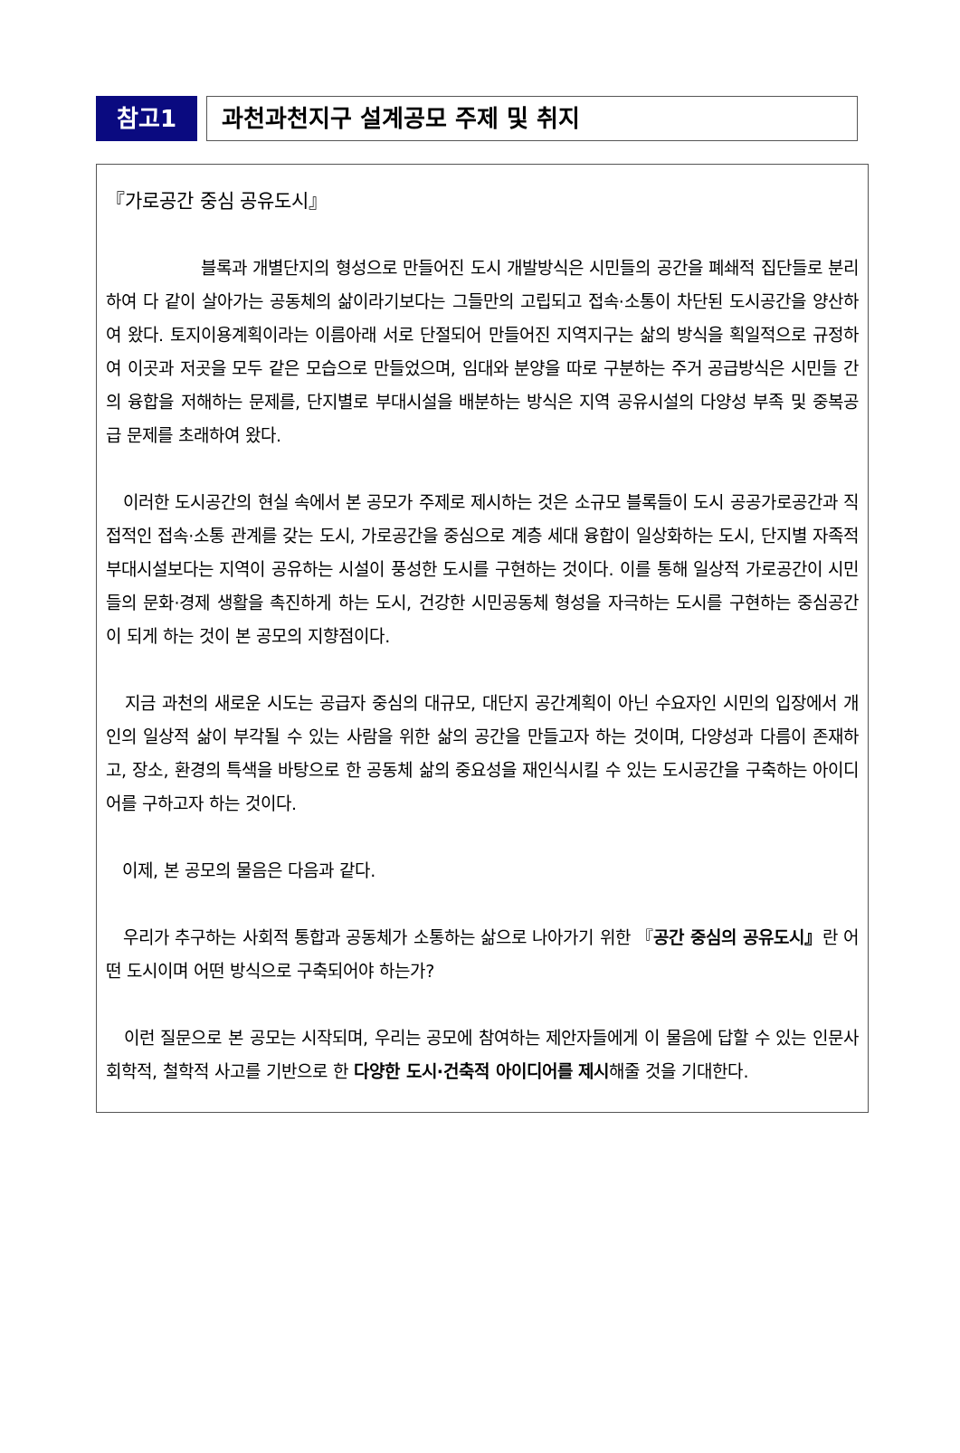참고1
과천과천지구 설계공모 주제 및 취지
『가로공간 중심 공유도시』
블록과 개별단지의 형성으로 만들어진 도시 개발방식은 시민들의 공간을 폐쇄적 집단들로 분리하여 다 같이 살아가는 공동체의 삶이라기보다는 그들만의 고립되고 접속·소통이 차단된 도시공간을 양산하여 왔다. 토지이용계획이라는 이름아래 서로 단절되어 만들어진 지역지구는 삶의 방식을 획일적으로 규정하여 이곳과 저곳을 모두 같은 모습으로 만들었으며, 임대와 분양을 따로 구분하는 주거 공급방식은 시민들 간의 융합을 저해하는 문제를, 단지별로 부대시설을 배분하는 방식은 지역 공유시설의 다양성 부족 및 중복공급 문제를 초래하여 왔다.
이러한 도시공간의 현실 속에서 본 공모가 주제로 제시하는 것은 소규모 블록들이 도시 공공가로공간과 직접적인 접속·소통 관계를 갖는 도시, 가로공간을 중심으로 계층 세대 융합이 일상화하는 도시, 단지별 자족적 부대시설보다는 지역이 공유하는 시설이 풍성한 도시를 구현하는 것이다. 이를 통해 일상적 가로공간이 시민들의 문화·경제 생활을 촉진하게 하는 도시, 건강한 시민공동체 형성을 자극하는 도시를 구현하는 중심공간이 되게 하는 것이 본 공모의 지향점이다.
지금 과천의 새로운 시도는 공급자 중심의 대규모, 대단지 공간계획이 아닌 수요자인 시민의 입장에서 개인의 일상적 삶이 부각될 수 있는 사람을 위한 삶의 공간을 만들고자 하는 것이며, 다양성과 다름이 존재하고, 장소, 환경의 특색을 바탕으로 한 공동체 삶의 중요성을 재인식시킬 수 있는 도시공간을 구축하는 아이디어를 구하고자 하는 것이다.
이제, 본 공모의 물음은 다음과 같다.
우리가 추구하는 사회적 통합과 공동체가 소통하는 삶으로 나아가기 위한 『공간 중심의 공유도시』란 어떤 도시이며 어떤 방식으로 구축되어야 하는가?
이런 질문으로 본 공모는 시작되며, 우리는 공모에 참여하는 제안자들에게 이 물음에 답할 수 있는 인문사회학적, 철학적 사고를 기반으로 한 다양한 도시·건축적 아이디어를 제시해줄 것을 기대한다.